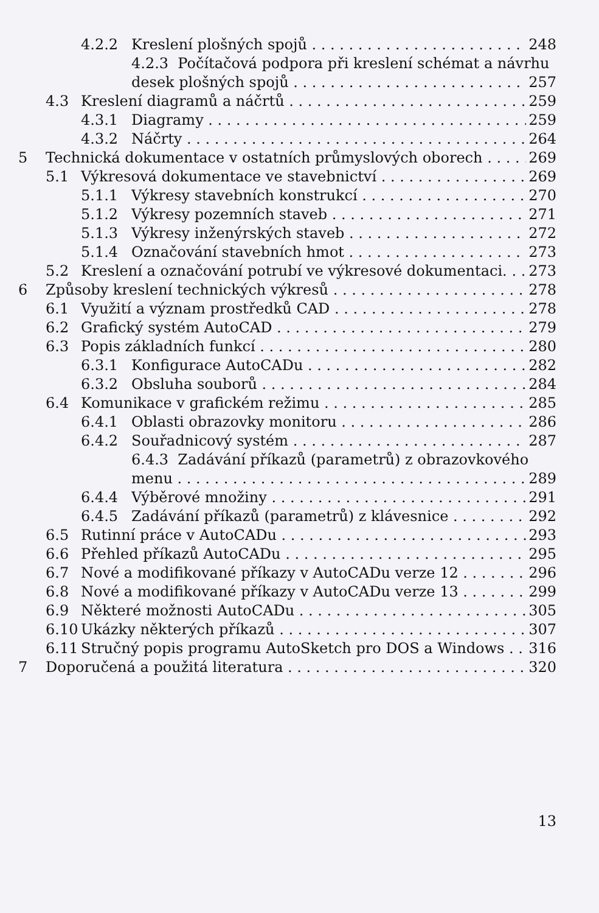4.2.2 Kreslení plošných spojů 248
4.2.3 Počítačová podpora při kreslení schémat a návrhu
desek plošných spojů 257
4.3 Kreslení diagramů a náčrtů 259
4.3.1 Diagramy 259
4.3.2 Náčrty 264
5 Technická dokumentace v ostatních průmyslových oborech 269
5.1 Výkresová dokumentace ve stavebnictví 269
5.1.1 Výkresy stavebních konstrukcí 270
5.1.2 Výkresy pozemních staveb 271
5.1.3 Výkresy inženýrských staveb 272
5.1.4 Označování stavebních hmot 273
5.2 Kreslení a označování potrubí ve výkresové dokumentaci. 273
6 Způsoby kreslení technických výkresů 278
6.1 Využití a význam prostředků CAD 278
6.2 Grafický systém AutoCAD 279
6.3 Popis základních funkcí 280
6.3.1 Konfigurace AutoCADu 282
6.3.2 Obsluha souborů 284
6.4 Komunikace v grafickém režimu 285
6.4.1 Oblasti obrazovky monitoru 286
6.4.2 Souřadnicový systém 287
6.4.3 Zadávání příkazů (parametrů) z obrazovkového
menu 289
6.4.4 Výběrové množiny 291
6.4.5 Zadávání příkazů (parametrů) z klávesnice 292
6.5 Rutinní práce v AutoCADu 293
6.6 Přehled příkazů AutoCADu 295
6.7 Nové a modifikované příkazy v AutoCADu verze 12 296
6.8 Nové a modifikované příkazy v AutoCADu verze 13 299
6.9 Některé možnosti AutoCADu 305
6.10 Ukázky některých příkazů 307
6.11 Stručný popis programu AutoSketch pro DOS a Windows 316
7 Doporučená a použitá literatura 320
13